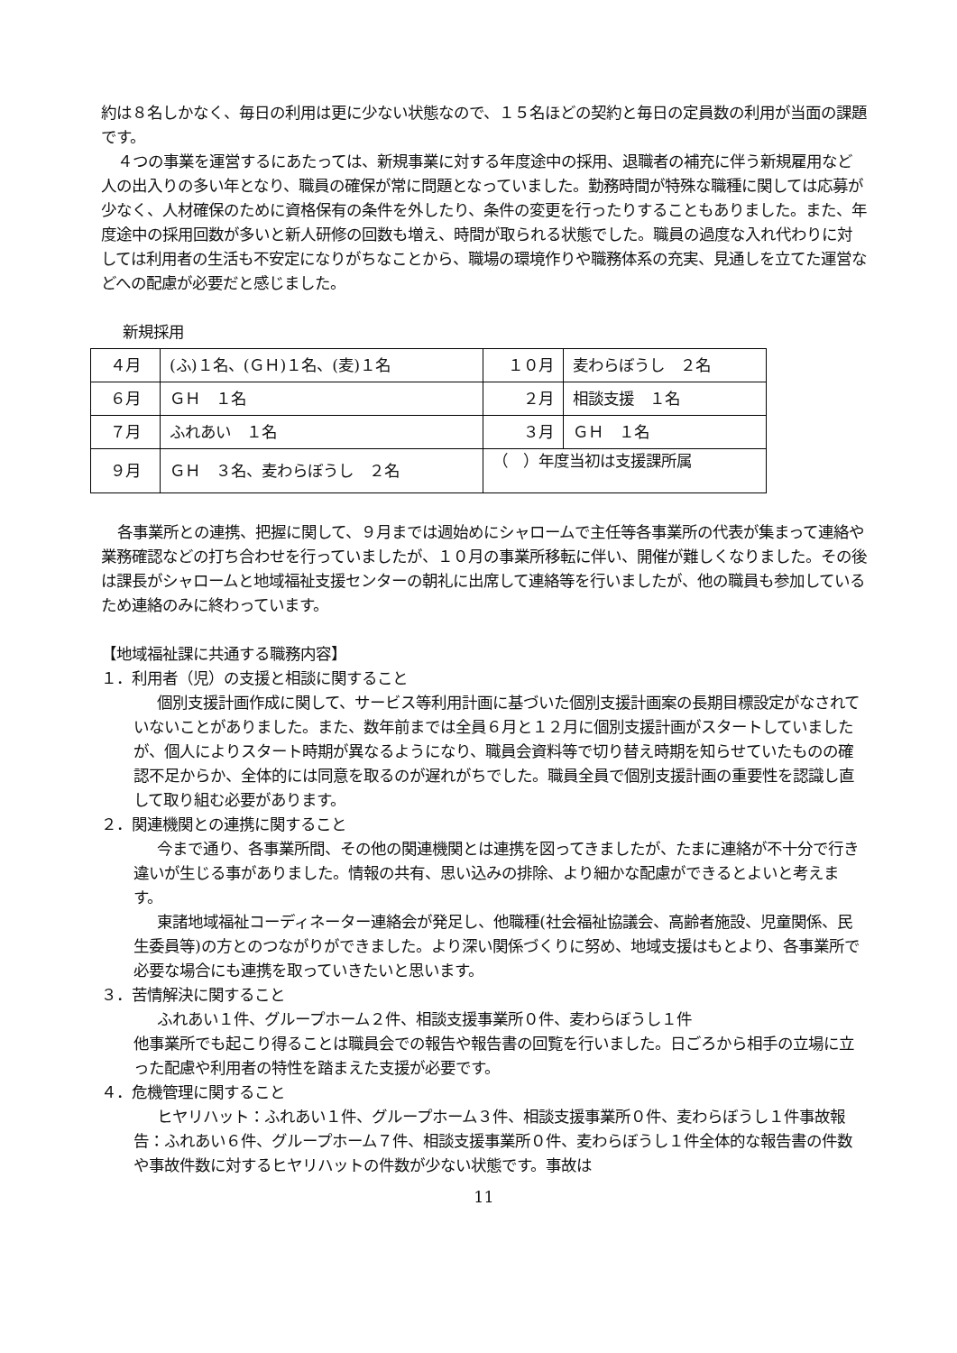約は８名しかなく、毎日の利用は更に少ない状態なので、１５名ほどの契約と毎日の定員数の利用が当面の課題です。
４つの事業を運営するにあたっては、新規事業に対する年度途中の採用、退職者の補充に伴う新規雇用など人の出入りの多い年となり、職員の確保が常に問題となっていました。勤務時間が特殊な職種に関しては応募が少なく、人材確保のために資格保有の条件を外したり、条件の変更を行ったりすることもありました。また、年度途中の採用回数が多いと新人研修の回数も増え、時間が取られる状態でした。職員の過度な入れ代わりに対しては利用者の生活も不安定になりがちなことから、職場の環境作りや職務体系の充実、見通しを立てた運営などへの配慮が必要だと感じました。
新規採用
| ４月 | (ふ)１名、(ＧＨ)１名、(麦)１名 | １０月 | 麦わらぼうし ２名 |
| ６月 | ＧＨ １名 | ２月 | 相談支援 １名 |
| ７月 | ふれあい １名 | ３月 | ＧＨ １名 |
| ９月 | ＧＨ ３名、麦わらぼうし ２名 | （ ）年度当初は支援課所属 | |
各事業所との連携、把握に関して、９月までは週始めにシャロームで主任等各事業所の代表が集まって連絡や業務確認などの打ち合わせを行っていましたが、１０月の事業所移転に伴い、開催が難しくなりました。その後は課長がシャロームと地域福祉支援センターの朝礼に出席して連絡等を行いましたが、他の職員も参加しているため連絡のみに終わっています。
【地域福祉課に共通する職務内容】
１．利用者（児）の支援と相談に関すること
個別支援計画作成に関して、サービス等利用計画に基づいた個別支援計画案の長期目標設定がなされていないことがありました。また、数年前までは全員６月と１２月に個別支援計画がスタートしていましたが、個人によりスタート時期が異なるようになり、職員会資料等で切り替え時期を知らせていたものの確認不足からか、全体的には同意を取るのが遅れがちでした。職員全員で個別支援計画の重要性を認識し直して取り組む必要があります。
２．関連機関との連携に関すること
今まで通り、各事業所間、その他の関連機関とは連携を図ってきましたが、たまに連絡が不十分で行き違いが生じる事がありました。情報の共有、思い込みの排除、より細かな配慮ができるとよいと考えます。
東諸地域福祉コーディネーター連絡会が発足し、他職種(社会福祉協議会、高齢者施設、児童関係、民生委員等)の方とのつながりができました。より深い関係づくりに努め、地域支援はもとより、各事業所で必要な場合にも連携を取っていきたいと思います。
３．苦情解決に関すること
ふれあい１件、グループホーム２件、相談支援事業所０件、麦わらぼうし１件
他事業所でも起こり得ることは職員会での報告や報告書の回覧を行いました。日ごろから相手の立場に立った配慮や利用者の特性を踏まえた支援が必要です。
４．危機管理に関すること
ヒヤリハット：ふれあい１件、グループホーム３件、相談支援事業所０件、麦わらぼうし１件事故報告：ふれあい６件、グループホーム７件、相談支援事業所０件、麦わらぼうし１件全体的な報告書の件数や事故件数に対するヒヤリハットの件数が少ない状態です。事故は
11